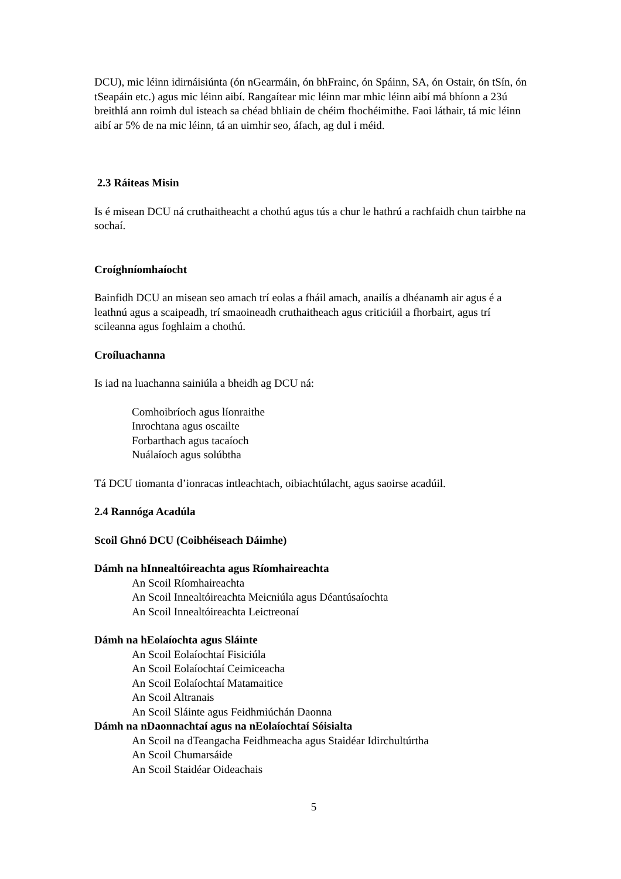DCU), mic léinn idirnáisiúnta (ón nGearmáin, ón bhFrainc, ón Spáinn, SA, ón Ostair, ón tSín, ón tSeapáin etc.) agus mic léinn aibí. Rangaítear mic léinn mar mhic léinn aibí má bhíonn a 23ú breithlá ann roimh dul isteach sa chéad bhliain de chéim fhochéimithe. Faoi láthair, tá mic léinn aibí ar 5% de na mic léinn, tá an uimhir seo, áfach, ag dul i méid.
2.3 Ráiteas Misin
Is é misean DCU ná cruthaitheacht a chothú agus tús a chur le hathrú a rachfaidh chun tairbhe na sochaí.
Croíghníomhaíocht
Bainfidh DCU an misean seo amach trí eolas a fháil amach, anailís a dhéanamh air agus é a leathnú agus a scaipeadh, trí smaoineadh cruthaitheach agus criticiúil a fhorbairt, agus trí scileanna agus foghlaim a chothú.
Croíluachanna
Is iad na luachanna sainiúla a bheidh ag DCU ná:
Comhoibríoch agus líonraithe
Inrochtana agus oscailte
Forbarthach agus tacaíoch
Nuálaíoch agus solúbtha
Tá DCU tiomanta d’ionracas intleachtach, oibiachtúlacht, agus saoirse acadúil.
2.4 Rannóga Acadúla
Scoil Ghnó DCU (Coibhéiseach Dáimhe)
Dámh na hInnealtóireachta agus Ríomhaireachta
An Scoil Ríomhaireachta
An Scoil Innealtóireachta Meicniúla agus Déantúsaíochta
An Scoil Innealtóireachta Leictreonaí
Dámh na hEolaíochta agus Sláinte
An Scoil Eolaíochtaí Fisiciúla
An Scoil Eolaíochtaí Ceimiceacha
An Scoil Eolaíochtaí Matamaitice
An Scoil Altranais
An Scoil Sláinte agus Feidhmiúchán Daonna
Dámh na nDaonnachtaí agus na nEolaíochtaí Sóisialta
An Scoil na dTeangacha Feidhmeacha agus Staidéar Idirchultúrtha
An Scoil Chumarsáide
An Scoil Staidéar Oideachais
5